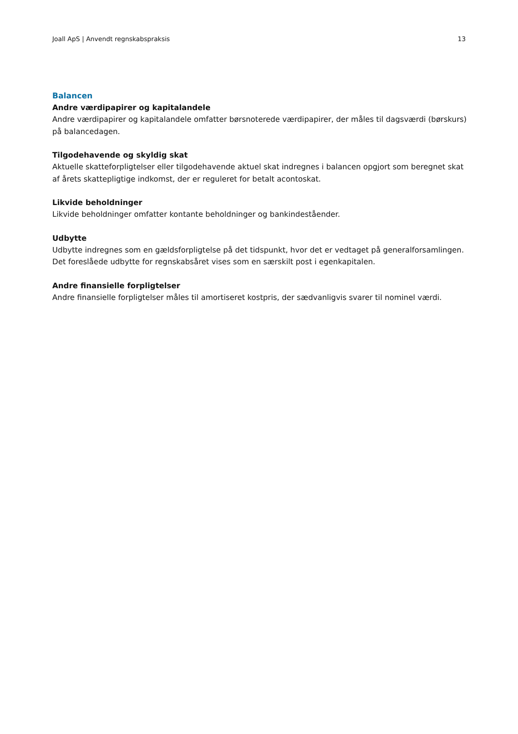Joall ApS | Anvendt regnskabspraksis 13
Balancen
Andre værdipapirer og kapitalandele
Andre værdipapirer og kapitalandele omfatter børsnoterede værdipapirer, der måles til dagsværdi (børskurs) på balancedagen.
Tilgodehavende og skyldig skat
Aktuelle skatteforpligtelser eller tilgodehavende aktuel skat indregnes i balancen opgjort som beregnet skat af årets skattepligtige indkomst, der er reguleret for betalt acontoskat.
Likvide beholdninger
Likvide beholdninger omfatter kontante beholdninger og bankindeståender.
Udbytte
Udbytte indregnes som en gældsforpligtelse på det tidspunkt, hvor det er vedtaget på generalforsamlingen. Det foreslåede udbytte for regnskabsåret vises som en særskilt post i egenkapitalen.
Andre finansielle forpligtelser
Andre finansielle forpligtelser måles til amortiseret kostpris, der sædvanligvis svarer til nominel værdi.